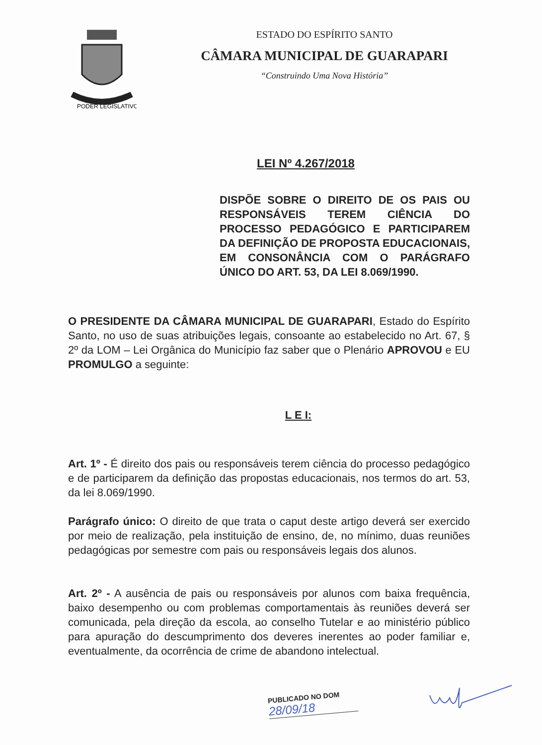PODER LEGISLATIVO
ESTADO DO ESPÍRITO SANTO
CÂMARA MUNICIPAL DE GUARAPARI
“Construindo Uma Nova História”
LEI Nº 4.267/2018
DISPÕE SOBRE O DIREITO DE OS PAIS OU RESPONSÁVEIS TEREM CIÊNCIA DO PROCESSO PEDAGÓGICO E PARTICIPAREM DA DEFINIÇÃO DE PROPOSTA EDUCACIONAIS, EM CONSONÂNCIA COM O PARÁGRAFO ÚNICO DO ART. 53, DA LEI 8.069/1990.
O PRESIDENTE DA CÂMARA MUNICIPAL DE GUARAPARI, Estado do Espírito Santo, no uso de suas atribuições legais, consoante ao estabelecido no Art. 67, § 2º da LOM – Lei Orgânica do Município faz saber que o Plenário APROVOU e EU PROMULGO a seguinte:
L E I:
Art. 1º - É direito dos pais ou responsáveis terem ciência do processo pedagógico e de participarem da definição das propostas educacionais, nos termos do art. 53, da lei 8.069/1990.
Parágrafo único: O direito de que trata o caput deste artigo deverá ser exercido por meio de realização, pela instituição de ensino, de, no mínimo, duas reuniões pedagógicas por semestre com pais ou responsáveis legais dos alunos.
Art. 2º - A ausência de pais ou responsáveis por alunos com baixa frequência, baixo desempenho ou com problemas comportamentais às reuniões deverá ser comunicada, pela direção da escola, ao conselho Tutelar e ao ministério público para apuração do descumprimento dos deveres inerentes ao poder familiar e, eventualmente, da ocorrência de crime de abandono intelectual.
PUBLICADO NO DOM
28/09/18